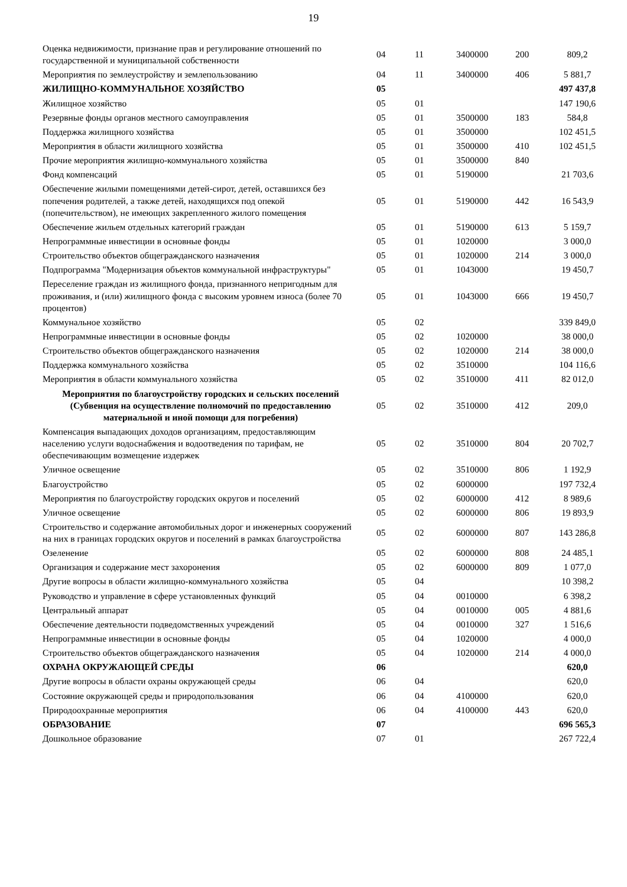19
| Оценка недвижимости, признание прав и регулирование отношений по государственной и муниципальной собственности | 04 | 11 | 3400000 | 200 | 809,2 |
| Мероприятия по землеустройству и землепользованию | 04 | 11 | 3400000 | 406 | 5 881,7 |
| ЖИЛИЩНО-КОММУНАЛЬНОЕ ХОЗЯЙСТВО | 05 | | | | 497 437,8 |
| Жилищное хозяйство | 05 | 01 | | | 147 190,6 |
| Резервные фонды органов местного самоуправления | 05 | 01 | 3500000 | 183 | 584,8 |
| Поддержка жилищного хозяйства | 05 | 01 | 3500000 | | 102 451,5 |
| Мероприятия в области жилищного хозяйства | 05 | 01 | 3500000 | 410 | 102 451,5 |
| Прочие мероприятия жилищно-коммунального хозяйства | 05 | 01 | 3500000 | 840 | |
| Фонд компенсаций | 05 | 01 | 5190000 | | 21 703,6 |
| Обеспечение жилыми помещениями детей-сирот, детей, оставшихся без попечения родителей, а также детей, находящихся под опекой (попечительством), не имеющих закрепленного жилого помещения | 05 | 01 | 5190000 | 442 | 16 543,9 |
| Обеспечение жильем отдельных категорий граждан | 05 | 01 | 5190000 | 613 | 5 159,7 |
| Непрограммные инвестиции в основные фонды | 05 | 01 | 1020000 | | 3 000,0 |
| Строительство объектов общегражданского назначения | 05 | 01 | 1020000 | 214 | 3 000,0 |
| Подпрограмма "Модернизация объектов коммунальной инфраструктуры" | 05 | 01 | 1043000 | | 19 450,7 |
| Переселение граждан из жилищного фонда, признанного непригодным для проживания, и (или) жилищного фонда с высоким уровнем износа (более 70 процентов) | 05 | 01 | 1043000 | 666 | 19 450,7 |
| Коммунальное хозяйство | 05 | 02 | | | 339 849,0 |
| Непрограммные инвестиции в основные фонды | 05 | 02 | 1020000 | | 38 000,0 |
| Строительство объектов общегражданского назначения | 05 | 02 | 1020000 | 214 | 38 000,0 |
| Поддержка коммунального хозяйства | 05 | 02 | 3510000 | | 104 116,6 |
| Мероприятия в области коммунального хозяйства | 05 | 02 | 3510000 | 411 | 82 012,0 |
| Мероприятия по благоустройству городских и сельских поселений (Субвенция на осуществление полномочий по предоставлению материальной и иной помощи для погребения) | 05 | 02 | 3510000 | 412 | 209,0 |
| Компенсация выпадающих доходов организациям, предоставляющим населению услуги водоснабжения и водоотведения по тарифам, не обеспечивающим возмещение издержек | 05 | 02 | 3510000 | 804 | 20 702,7 |
| Уличное освещение | 05 | 02 | 3510000 | 806 | 1 192,9 |
| Благоустройство | 05 | 02 | 6000000 | | 197 732,4 |
| Мероприятия по благоустройству городских округов и поселений | 05 | 02 | 6000000 | 412 | 8 989,6 |
| Уличное освещение | 05 | 02 | 6000000 | 806 | 19 893,9 |
| Строительство и содержание автомобильных дорог и инженерных сооружений на них в границах городских округов и поселений в рамках благоустройства | 05 | 02 | 6000000 | 807 | 143 286,8 |
| Озеленение | 05 | 02 | 6000000 | 808 | 24 485,1 |
| Организация и содержание мест захоронения | 05 | 02 | 6000000 | 809 | 1 077,0 |
| Другие вопросы в области жилищно-коммунального хозяйства | 05 | 04 | | | 10 398,2 |
| Руководство и управление в сфере установленных функций | 05 | 04 | 0010000 | | 6 398,2 |
| Центральный аппарат | 05 | 04 | 0010000 | 005 | 4 881,6 |
| Обеспечение деятельности подведомственных учреждений | 05 | 04 | 0010000 | 327 | 1 516,6 |
| Непрограммные инвестиции в основные фонды | 05 | 04 | 1020000 | | 4 000,0 |
| Строительство объектов общегражданского назначения | 05 | 04 | 1020000 | 214 | 4 000,0 |
| ОХРАНА ОКРУЖАЮЩЕЙ СРЕДЫ | 06 | | | | 620,0 |
| Другие вопросы в области охраны окружающей среды | 06 | 04 | | | 620,0 |
| Состояние окружающей среды и природопользования | 06 | 04 | 4100000 | | 620,0 |
| Природоохранные мероприятия | 06 | 04 | 4100000 | 443 | 620,0 |
| ОБРАЗОВАНИЕ | 07 | | | | 696 565,3 |
| Дошкольное образование | 07 | 01 | | | 267 722,4 |